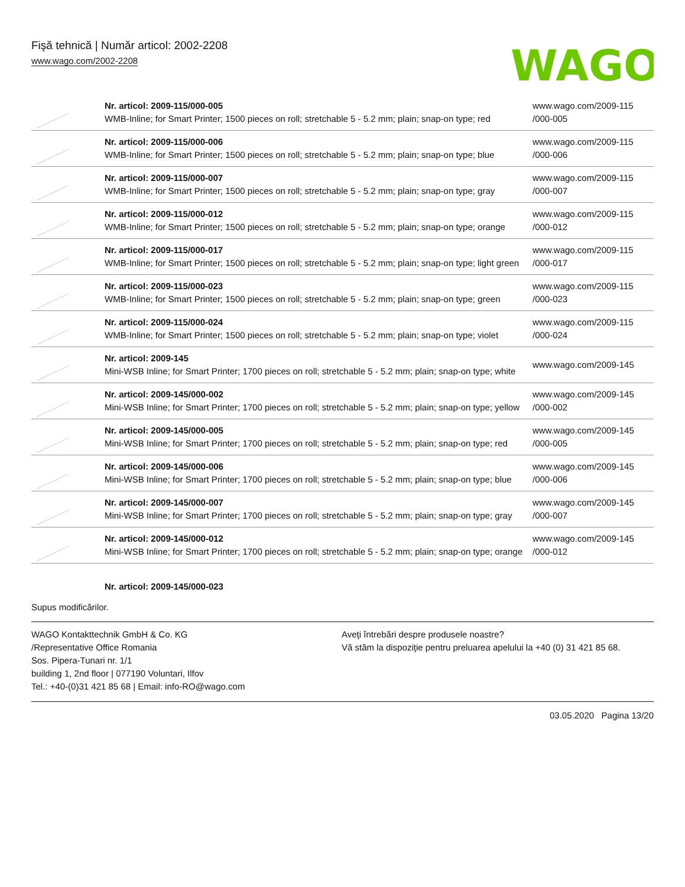Fişă tehnică | Număr articol: 2002-2208
www.wago.com/2002-2208
WAGO
| | Nr. articol: 2009-115/000-005 WMB-Inline; for Smart Printer; 1500 pieces on roll; stretchable 5 - 5.2 mm; plain; snap-on type; red | www.wago.com/2009-115 /000-005 |
| | Nr. articol: 2009-115/000-006 WMB-Inline; for Smart Printer; 1500 pieces on roll; stretchable 5 - 5.2 mm; plain; snap-on type; blue | www.wago.com/2009-115 /000-006 |
| | Nr. articol: 2009-115/000-007 WMB-Inline; for Smart Printer; 1500 pieces on roll; stretchable 5 - 5.2 mm; plain; snap-on type; gray | www.wago.com/2009-115 /000-007 |
| | Nr. articol: 2009-115/000-012 WMB-Inline; for Smart Printer; 1500 pieces on roll; stretchable 5 - 5.2 mm; plain; snap-on type; orange | www.wago.com/2009-115 /000-012 |
| | Nr. articol: 2009-115/000-017 WMB-Inline; for Smart Printer; 1500 pieces on roll; stretchable 5 - 5.2 mm; plain; snap-on type; light green | www.wago.com/2009-115 /000-017 |
| | Nr. articol: 2009-115/000-023 WMB-Inline; for Smart Printer; 1500 pieces on roll; stretchable 5 - 5.2 mm; plain; snap-on type; green | www.wago.com/2009-115 /000-023 |
| | Nr. articol: 2009-115/000-024 WMB-Inline; for Smart Printer; 1500 pieces on roll; stretchable 5 - 5.2 mm; plain; snap-on type; violet | www.wago.com/2009-115 /000-024 |
| | Nr. articol: 2009-145 Mini-WSB Inline; for Smart Printer; 1700 pieces on roll; stretchable 5 - 5.2 mm; plain; snap-on type; white | www.wago.com/2009-145 |
| | Nr. articol: 2009-145/000-002 Mini-WSB Inline; for Smart Printer; 1700 pieces on roll; stretchable 5 - 5.2 mm; plain; snap-on type; yellow | www.wago.com/2009-145 /000-002 |
| | Nr. articol: 2009-145/000-005 Mini-WSB Inline; for Smart Printer; 1700 pieces on roll; stretchable 5 - 5.2 mm; plain; snap-on type; red | www.wago.com/2009-145 /000-005 |
| | Nr. articol: 2009-145/000-006 Mini-WSB Inline; for Smart Printer; 1700 pieces on roll; stretchable 5 - 5.2 mm; plain; snap-on type; blue | www.wago.com/2009-145 /000-006 |
| | Nr. articol: 2009-145/000-007 Mini-WSB Inline; for Smart Printer; 1700 pieces on roll; stretchable 5 - 5.2 mm; plain; snap-on type; gray | www.wago.com/2009-145 /000-007 |
| | Nr. articol: 2009-145/000-012 Mini-WSB Inline; for Smart Printer; 1700 pieces on roll; stretchable 5 - 5.2 mm; plain; snap-on type; orange | www.wago.com/2009-145 /000-012 |
Nr. articol: 2009-145/000-023
Supus modificărilor.
WAGO Kontakttechnik GmbH & Co. KG
/Representative Office Romania
Sos. Pipera-Tunari nr. 1/1
building 1, 2nd floor | 077190 Voluntari, Ilfov
Tel.: +40-(0)31 421 85 68 | Email: info-RO@wago.com
Aveţi întrebări despre produsele noastre?
Vă stăm la dispoziţie pentru preluarea apelului la +40 (0) 31 421 85 68.
03.05.2020 Pagina 13/20